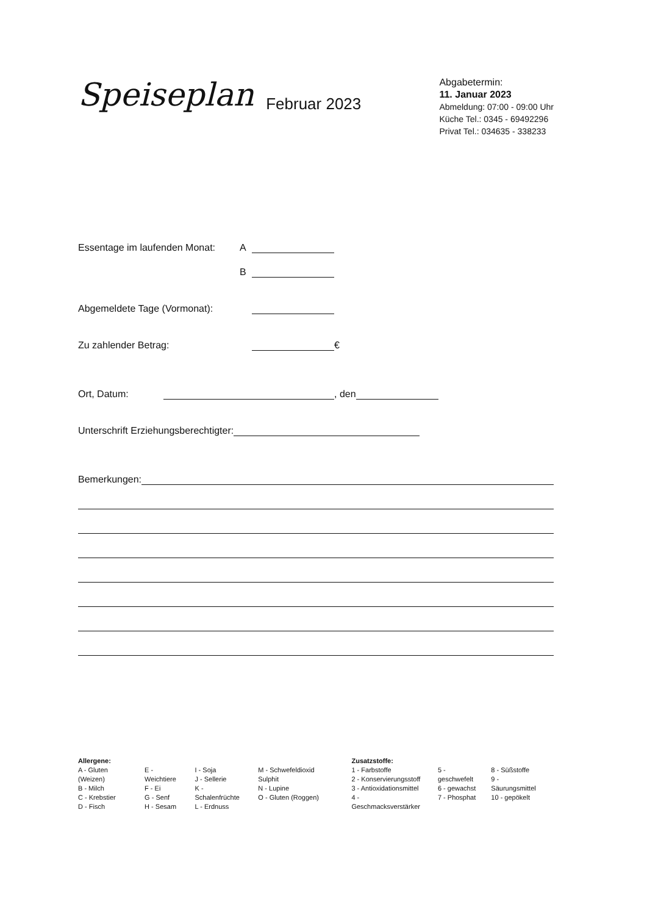Speiseplan
Februar 2023
Abgabetermin:
11. Januar 2023
Abmeldung: 07:00 - 09:00 Uhr
Küche Tel.: 0345 - 69492296
Privat Tel.: 034635 - 338233
Essentage im laufenden Monat: A
B
Abgemeldete Tage (Vormonat):
Zu zahlender Betrag: €
Ort, Datum: , den
Unterschrift Erziehungsberechtigter:
Bemerkungen:
Allergene:
A - Gluten (Weizen)
B - Milch
C - Krebstier
D - Fisch
E - Weichtiere
F - Ei
G - Senf
H - Sesam
I - Soja
J - Sellerie
K - Schalenfrüchte
L - Erdnuss
M - Schwefeldioxid Sulphit
N - Lupine
O - Gluten (Roggen)
Zusatzstoffe:
1 - Farbstoffe
2 - Konservierungsstoff
3 - Antioxidationsmittel
4 - Geschmacksverstärker
5 - geschwefelt
6 - gewachst
7 - Phosphat
8 - Süßstoffe
9 - Säurungsmittel
10 - gepökelt